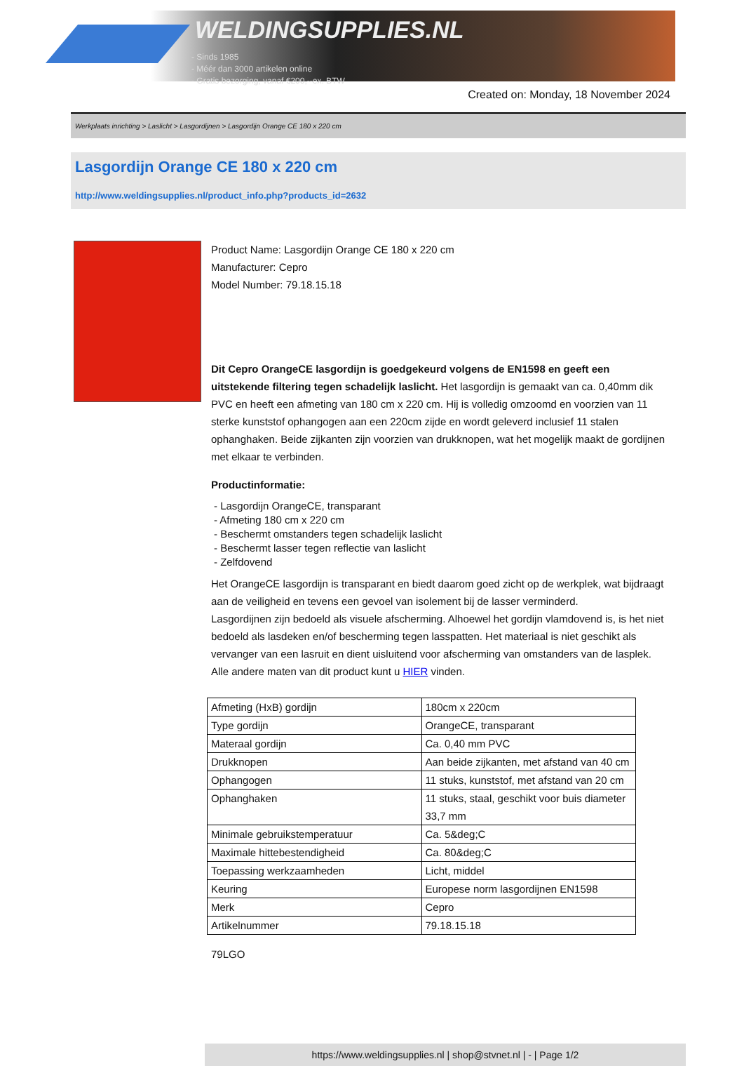WELDINGSUPPLIES.NL
- Sinds 1985
- Méér dan 3000 artikelen online
- Gratis bezorging, vanaf €200,--ex. BTW
Created on: Monday, 18 November 2024
Werkplaats inrichting > Laslicht > Lasgordijnen > Lasgordijn Orange CE 180 x 220 cm
Lasgordijn Orange CE 180 x 220 cm
http://www.weldingsupplies.nl/product_info.php?products_id=2632
Product Name: Lasgordijn Orange CE 180 x 220 cm
Manufacturer: Cepro
Model Number: 79.18.15.18
Dit Cepro OrangeCE lasgordijn is goedgekeurd volgens de EN1598 en geeft een uitstekende filtering tegen schadelijk laslicht. Het lasgordijn is gemaakt van ca. 0,40mm dik PVC en heeft een afmeting van 180 cm x 220 cm. Hij is volledig omzoomd en voorzien van 11 sterke kunststof ophangogen aan een 220cm zijde en wordt geleverd inclusief 11 stalen ophanghaken. Beide zijkanten zijn voorzien van drukknopen, wat het mogelijk maakt de gordijnen met elkaar te verbinden.
Productinformatie:
- Lasgordijn OrangeCE, transparant
- Afmeting 180 cm x 220 cm
- Beschermt omstanders tegen schadelijk laslicht
- Beschermt lasser tegen reflectie van laslicht
- Zelfdovend
Het OrangeCE lasgordijn is transparant en biedt daarom goed zicht op de werkplek, wat bijdraagt aan de veiligheid en tevens een gevoel van isolement bij de lasser verminderd.
Lasgordijnen zijn bedoeld als visuele afscherming. Alhoewel het gordijn vlamdovend is, is het niet bedoeld als lasdeken en/of bescherming tegen lasspatten. Het materiaal is niet geschikt als vervanger van een lasruit en dient uisluitend voor afscherming van omstanders van de lasplek.
Alle andere maten van dit product kunt u HIER vinden.
| Afmeting (HxB) gordijn | 180cm x 220cm |
| Type gordijn | OrangeCE, transparant |
| Materaal gordijn | Ca. 0,40 mm PVC |
| Drukknopen | Aan beide zijkanten, met afstand van 40 cm |
| Ophangogen | 11 stuks, kunststof, met afstand van 20 cm |
| Ophanghaken | 11 stuks, staal, geschikt voor buis diameter 33,7 mm |
| Minimale gebruikstemperatuur | Ca. 5&deg;C |
| Maximale hittebestendigheid | Ca. 80&deg;C |
| Toepassing werkzaamheden | Licht, middel |
| Keuring | Europese norm lasgordijnen EN1598 |
| Merk | Cepro |
| Artikelnummer | 79.18.15.18 |
79LGO
https://www.weldingsupplies.nl | shop@stvnet.nl | - | Page 1/2